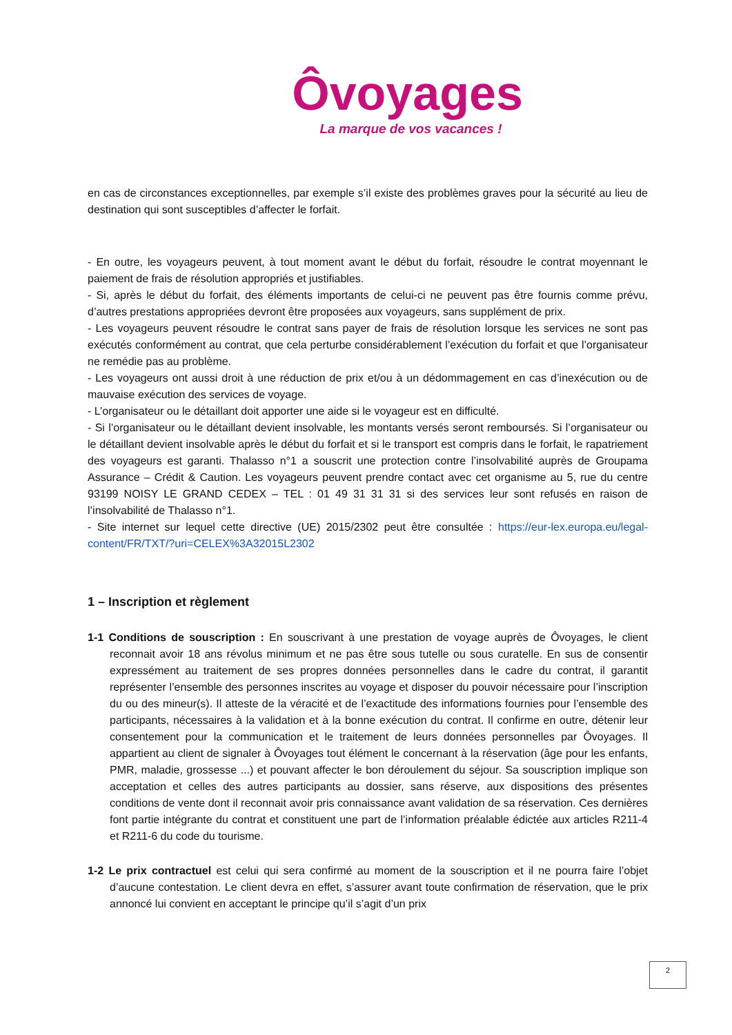Ôvoyages
La marque de vos vacances !
en cas de circonstances exceptionnelles, par exemple s’il existe des problèmes graves pour la sécurité au lieu de destination qui sont susceptibles d’affecter le forfait.
- En outre, les voyageurs peuvent, à tout moment avant le début du forfait, résoudre le contrat moyennant le paiement de frais de résolution appropriés et justifiables.
- Si, après le début du forfait, des éléments importants de celui-ci ne peuvent pas être fournis comme prévu, d’autres prestations appropriées devront être proposées aux voyageurs, sans supplément de prix.
- Les voyageurs peuvent résoudre le contrat sans payer de frais de résolution lorsque les services ne sont pas exécutés conformément au contrat, que cela perturbe considérablement l’exécution du forfait et que l’organisateur ne remédie pas au problème.
- Les voyageurs ont aussi droit à une réduction de prix et/ou à un dédommagement en cas d’inexécution ou de mauvaise exécution des services de voyage.
- L’organisateur ou le détaillant doit apporter une aide si le voyageur est en difficulté.
- Si l’organisateur ou le détaillant devient insolvable, les montants versés seront remboursés. Si l’organisateur ou le détaillant devient insolvable après le début du forfait et si le transport est compris dans le forfait, le rapatriement des voyageurs est garanti. Thalasso n°1 a souscrit une protection contre l’insolvabilité auprès de Groupama Assurance – Crédit & Caution. Les voyageurs peuvent prendre contact avec cet organisme au 5, rue du centre 93199 NOISY LE GRAND CEDEX – TEL : 01 49 31 31 31 si des services leur sont refusés en raison de l’insolvabilité de Thalasso n°1.
- Site internet sur lequel cette directive (UE) 2015/2302 peut être consultée : https://eur-lex.europa.eu/legal-content/FR/TXT/?uri=CELEX%3A32015L2302
1 – Inscription et règlement
1-1 Conditions de souscription : En souscrivant à une prestation de voyage auprès de Ôvoyages, le client reconnait avoir 18 ans révolus minimum et ne pas être sous tutelle ou sous curatelle. En sus de consentir expressément au traitement de ses propres données personnelles dans le cadre du contrat, il garantit représenter l’ensemble des personnes inscrites au voyage et disposer du pouvoir nécessaire pour l’inscription du ou des mineur(s). Il atteste de la véracité et de l’exactitude des informations fournies pour l’ensemble des participants, nécessaires à la validation et à la bonne exécution du contrat. Il confirme en outre, détenir leur consentement pour la communication et le traitement de leurs données personnelles par Ôvoyages. Il appartient au client de signaler à Ôvoyages tout élément le concernant à la réservation (âge pour les enfants, PMR, maladie, grossesse ...) et pouvant affecter le bon déroulement du séjour. Sa souscription implique son acceptation et celles des autres participants au dossier, sans réserve, aux dispositions des présentes conditions de vente dont il reconnait avoir pris connaissance avant validation de sa réservation. Ces dernières font partie intégrante du contrat et constituent une part de l’information préalable édictée aux articles R211-4 et R211-6 du code du tourisme.
1-2 Le prix contractuel est celui qui sera confirmé au moment de la souscription et il ne pourra faire l’objet d’aucune contestation. Le client devra en effet, s’assurer avant toute confirmation de réservation, que le prix annoncé lui convient en acceptant le principe qu’il s’agit d’un prix
2